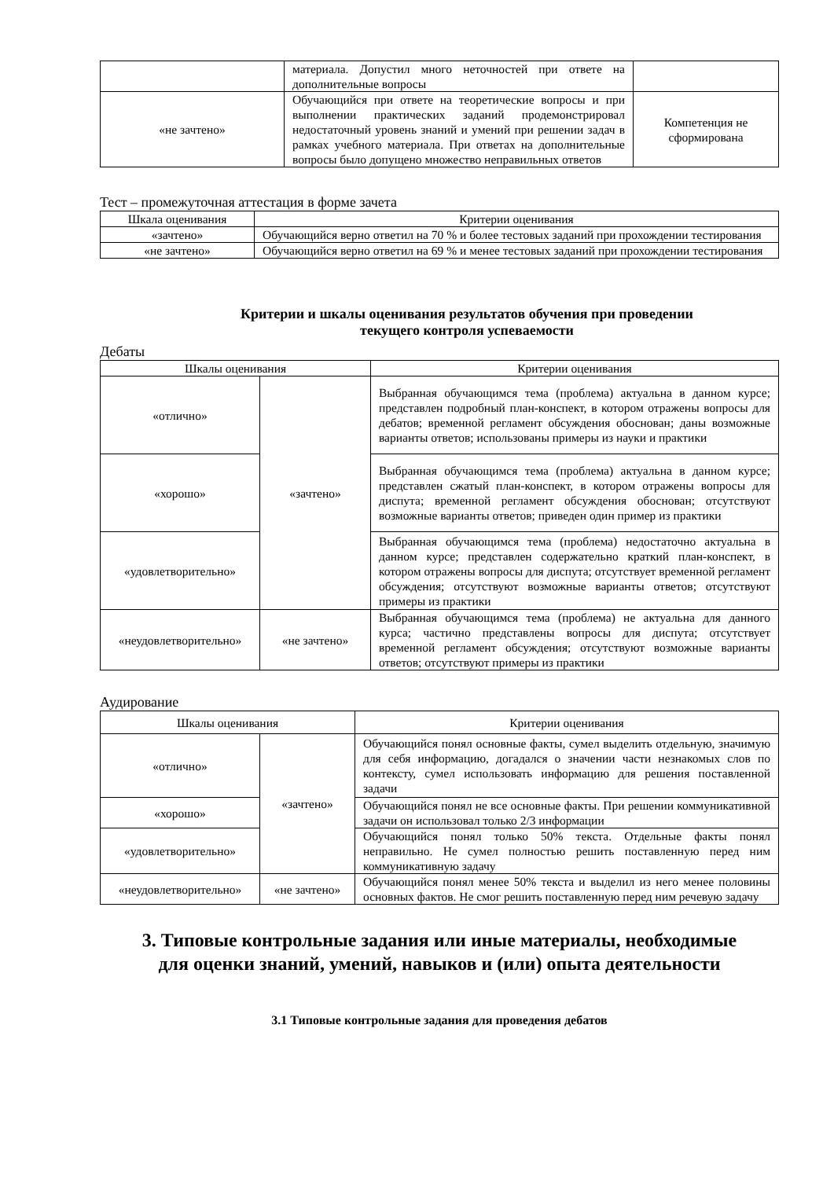| | материала. Допустил много неточностей при ответе на дополнительные вопросы | |
| «не зачтено» | Обучающийся при ответе на теоретические вопросы и при выполнении практических заданий продемонстрировал недостаточный уровень знаний и умений при решении задач в рамках учебного материала. При ответах на дополнительные вопросы было допущено множество неправильных ответов | Компетенция не сформирована |
Тест – промежуточная аттестация в форме зачета
| Шкала оценивания | Критерии оценивания |
| --- | --- |
| «зачтено» | Обучающийся верно ответил на 70 % и более тестовых заданий при прохождении тестирования |
| «не зачтено» | Обучающийся верно ответил на 69 % и менее тестовых заданий при прохождении тестирования |
Критерии и шкалы оценивания результатов обучения при проведении
текущего контроля успеваемости
Дебаты
| Шкалы оценивания | | Критерии оценивания |
| --- | --- | --- |
| «отлично» | «зачтено» | Выбранная обучающимся тема (проблема) актуальна в данном курсе; представлен подробный план-конспект, в котором отражены вопросы для дебатов; временной регламент обсуждения обоснован; даны возможные варианты ответов; использованы примеры из науки и практики |
| «хорошо» | | Выбранная обучающимся тема (проблема) актуальна в данном курсе; представлен сжатый план-конспект, в котором отражены вопросы для диспута; временной регламент обсуждения обоснован; отсутствуют возможные варианты ответов; приведен один пример из практики |
| «удовлетворительно» | | Выбранная обучающимся тема (проблема) недостаточно актуальна в данном курсе; представлен содержательно краткий план-конспект, в котором отражены вопросы для диспута; отсутствует временной регламент обсуждения; отсутствуют возможные варианты ответов; отсутствуют примеры из практики |
| «неудовлетворительно» | «не зачтено» | Выбранная обучающимся тема (проблема) не актуальна для данного курса; частично представлены вопросы для диспута; отсутствует временной регламент обсуждения; отсутствуют возможные варианты ответов; отсутствуют примеры из практики |
Аудирование
| Шкалы оценивания | | Критерии оценивания |
| --- | --- | --- |
| «отлично» | «зачтено» | Обучающийся понял основные факты, сумел выделить отдельную, значимую для себя информацию, догадался о значении части незнакомых слов по контексту, сумел использовать информацию для решения поставленной задачи |
| «хорошо» | | Обучающийся понял не все основные факты. При решении коммуникативной задачи он использовал только 2/3 информации |
| «удовлетворительно» | | Обучающийся понял только 50% текста. Отдельные факты понял неправильно. Не сумел полностью решить поставленную перед ним коммуникативную задачу |
| «неудовлетворительно» | «не зачтено» | Обучающийся понял менее 50% текста и выделил из него менее половины основных фактов. Не смог решить поставленную перед ним речевую задачу |
3. Типовые контрольные задания или иные материалы, необходимые
для оценки знаний, умений, навыков и (или) опыта деятельности
3.1 Типовые контрольные задания для проведения дебатов